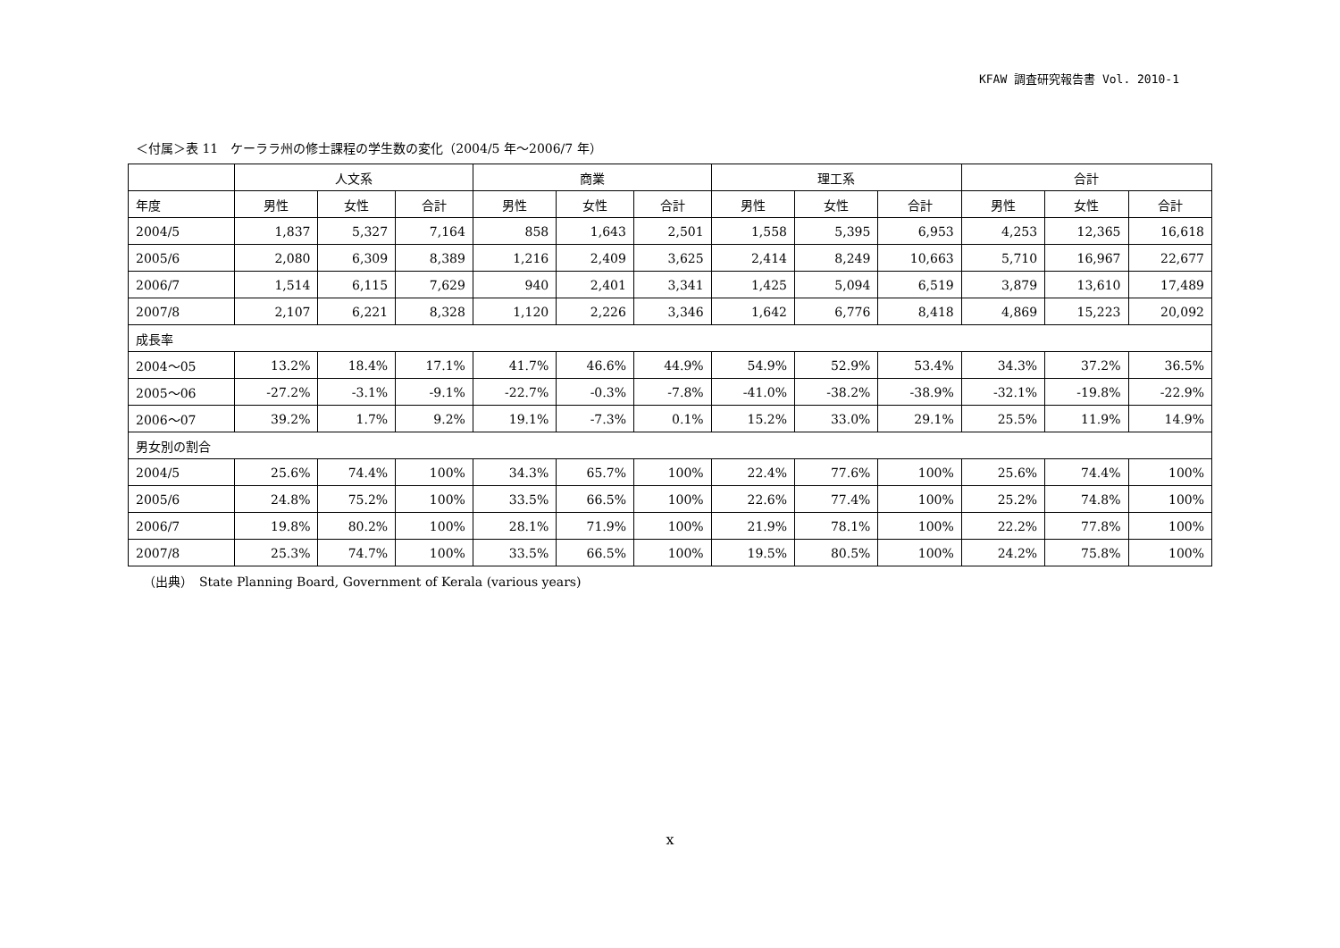KFAW 調査研究報告書 Vol. 2010-1
＜付属＞表 11　ケーララ州の修士課程の学生数の変化（2004/5 年～2006/7 年）
| | 人文系 | | | 商業 | | | 理工系 | | | 合計 | | |
| --- | --- | --- | --- | --- | --- | --- | --- | --- | --- | --- | --- | --- |
| 年度 | 男性 | 女性 | 合計 | 男性 | 女性 | 合計 | 男性 | 女性 | 合計 | 男性 | 女性 | 合計 |
| 2004/5 | 1,837 | 5,327 | 7,164 | 858 | 1,643 | 2,501 | 1,558 | 5,395 | 6,953 | 4,253 | 12,365 | 16,618 |
| 2005/6 | 2,080 | 6,309 | 8,389 | 1,216 | 2,409 | 3,625 | 2,414 | 8,249 | 10,663 | 5,710 | 16,967 | 22,677 |
| 2006/7 | 1,514 | 6,115 | 7,629 | 940 | 2,401 | 3,341 | 1,425 | 5,094 | 6,519 | 3,879 | 13,610 | 17,489 |
| 2007/8 | 2,107 | 6,221 | 8,328 | 1,120 | 2,226 | 3,346 | 1,642 | 6,776 | 8,418 | 4,869 | 15,223 | 20,092 |
| 成長率 | | | | | | | | | | | | |
| 2004～05 | 13.2% | 18.4% | 17.1% | 41.7% | 46.6% | 44.9% | 54.9% | 52.9% | 53.4% | 34.3% | 37.2% | 36.5% |
| 2005～06 | -27.2% | -3.1% | -9.1% | -22.7% | -0.3% | -7.8% | -41.0% | -38.2% | -38.9% | -32.1% | -19.8% | -22.9% |
| 2006～07 | 39.2% | 1.7% | 9.2% | 19.1% | -7.3% | 0.1% | 15.2% | 33.0% | 29.1% | 25.5% | 11.9% | 14.9% |
| 男女別の割合 | | | | | | | | | | | | |
| 2004/5 | 25.6% | 74.4% | 100% | 34.3% | 65.7% | 100% | 22.4% | 77.6% | 100% | 25.6% | 74.4% | 100% |
| 2005/6 | 24.8% | 75.2% | 100% | 33.5% | 66.5% | 100% | 22.6% | 77.4% | 100% | 25.2% | 74.8% | 100% |
| 2006/7 | 19.8% | 80.2% | 100% | 28.1% | 71.9% | 100% | 21.9% | 78.1% | 100% | 22.2% | 77.8% | 100% |
| 2007/8 | 25.3% | 74.7% | 100% | 33.5% | 66.5% | 100% | 19.5% | 80.5% | 100% | 24.2% | 75.8% | 100% |
（出典）　State Planning Board, Government of Kerala (various years)
x